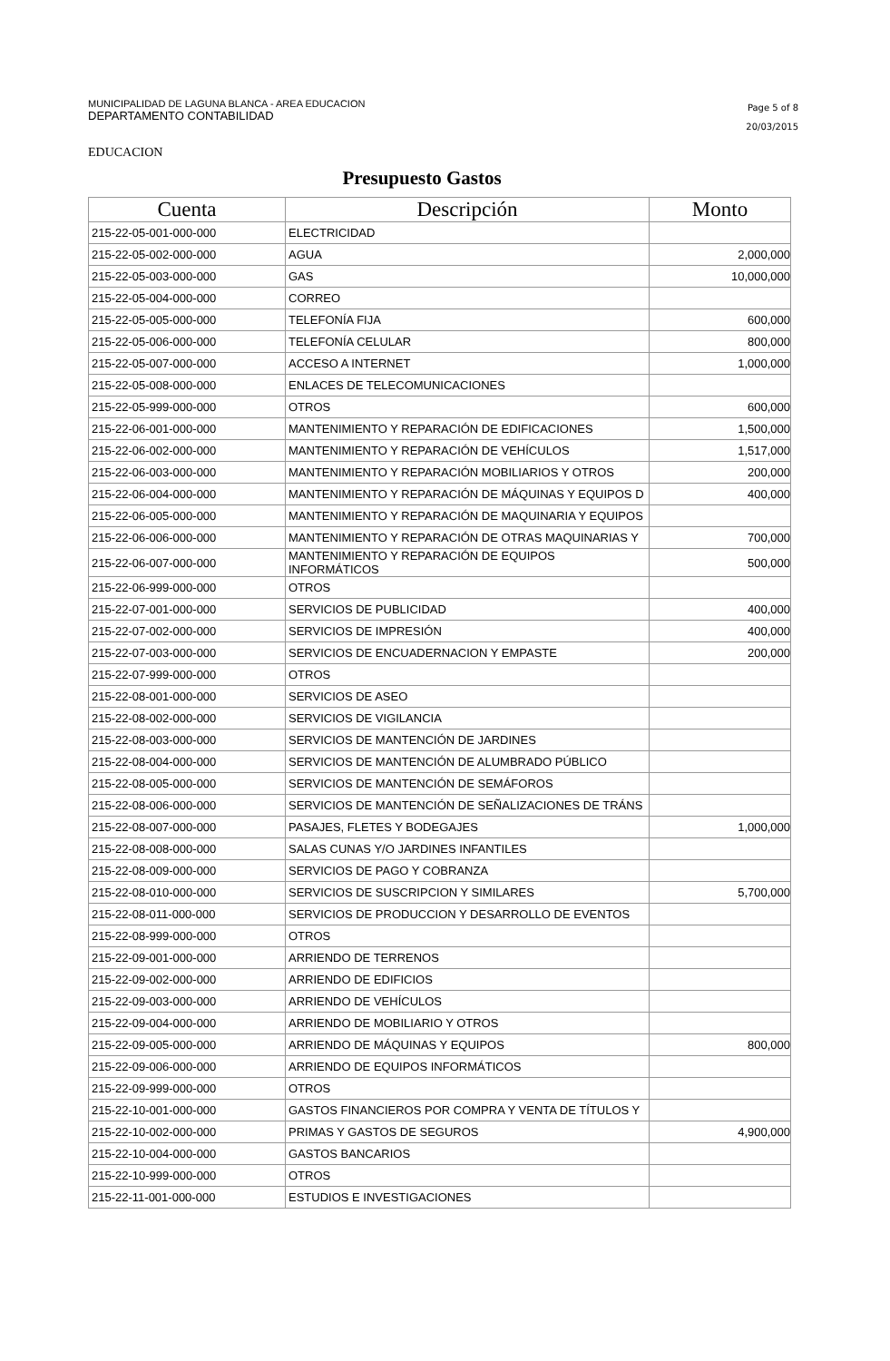MUNICIPALIDAD DE LAGUNA BLANCA - AREA EDUCACION
DEPARTAMENTO CONTABILIDAD
Page 5 of 8
20/03/2015
EDUCACION
Presupuesto Gastos
| Cuenta | Descripción | Monto |
| --- | --- | --- |
| 215-22-05-001-000-000 | ELECTRICIDAD | |
| 215-22-05-002-000-000 | AGUA | 2,000,000 |
| 215-22-05-003-000-000 | GAS | 10,000,000 |
| 215-22-05-004-000-000 | CORREO | |
| 215-22-05-005-000-000 | TELEFONÍA FIJA | 600,000 |
| 215-22-05-006-000-000 | TELEFONÍA CELULAR | 800,000 |
| 215-22-05-007-000-000 | ACCESO A INTERNET | 1,000,000 |
| 215-22-05-008-000-000 | ENLACES DE TELECOMUNICACIONES | |
| 215-22-05-999-000-000 | OTROS | 600,000 |
| 215-22-06-001-000-000 | MANTENIMIENTO Y REPARACIÓN DE EDIFICACIONES | 1,500,000 |
| 215-22-06-002-000-000 | MANTENIMIENTO Y REPARACIÓN DE VEHÍCULOS | 1,517,000 |
| 215-22-06-003-000-000 | MANTENIMIENTO Y REPARACIÓN MOBILIARIOS Y OTROS | 200,000 |
| 215-22-06-004-000-000 | MANTENIMIENTO Y REPARACIÓN DE MÁQUINAS Y EQUIPOS D | 400,000 |
| 215-22-06-005-000-000 | MANTENIMIENTO Y REPARACIÓN DE MAQUINARIA Y EQUIPOS | |
| 215-22-06-006-000-000 | MANTENIMIENTO Y REPARACIÓN DE OTRAS MAQUINARIAS Y | 700,000 |
| 215-22-06-007-000-000 | MANTENIMIENTO Y REPARACIÓN DE EQUIPOS INFORMÁTICOS | 500,000 |
| 215-22-06-999-000-000 | OTROS | |
| 215-22-07-001-000-000 | SERVICIOS DE PUBLICIDAD | 400,000 |
| 215-22-07-002-000-000 | SERVICIOS DE IMPRESIÓN | 400,000 |
| 215-22-07-003-000-000 | SERVICIOS DE ENCUADERNACION Y EMPASTE | 200,000 |
| 215-22-07-999-000-000 | OTROS | |
| 215-22-08-001-000-000 | SERVICIOS DE ASEO | |
| 215-22-08-002-000-000 | SERVICIOS DE VIGILANCIA | |
| 215-22-08-003-000-000 | SERVICIOS DE MANTENCIÓN DE JARDINES | |
| 215-22-08-004-000-000 | SERVICIOS DE MANTENCIÓN DE ALUMBRADO PÚBLICO | |
| 215-22-08-005-000-000 | SERVICIOS DE MANTENCIÓN DE SEMÁFOROS | |
| 215-22-08-006-000-000 | SERVICIOS DE MANTENCIÓN DE SEÑALIZACIONES DE TRÁNS | |
| 215-22-08-007-000-000 | PASAJES, FLETES Y BODEGAJES | 1,000,000 |
| 215-22-08-008-000-000 | SALAS CUNAS Y/O JARDINES INFANTILES | |
| 215-22-08-009-000-000 | SERVICIOS DE PAGO Y COBRANZA | |
| 215-22-08-010-000-000 | SERVICIOS DE SUSCRIPCION Y SIMILARES | 5,700,000 |
| 215-22-08-011-000-000 | SERVICIOS DE PRODUCCION Y DESARROLLO DE EVENTOS | |
| 215-22-08-999-000-000 | OTROS | |
| 215-22-09-001-000-000 | ARRIENDO DE TERRENOS | |
| 215-22-09-002-000-000 | ARRIENDO DE EDIFICIOS | |
| 215-22-09-003-000-000 | ARRIENDO DE VEHÍCULOS | |
| 215-22-09-004-000-000 | ARRIENDO DE MOBILIARIO Y OTROS | |
| 215-22-09-005-000-000 | ARRIENDO DE MÁQUINAS Y EQUIPOS | 800,000 |
| 215-22-09-006-000-000 | ARRIENDO DE EQUIPOS INFORMÁTICOS | |
| 215-22-09-999-000-000 | OTROS | |
| 215-22-10-001-000-000 | GASTOS FINANCIEROS POR COMPRA Y VENTA DE TÍTULOS Y | |
| 215-22-10-002-000-000 | PRIMAS Y GASTOS DE SEGUROS | 4,900,000 |
| 215-22-10-004-000-000 | GASTOS BANCARIOS | |
| 215-22-10-999-000-000 | OTROS | |
| 215-22-11-001-000-000 | ESTUDIOS E INVESTIGACIONES | |